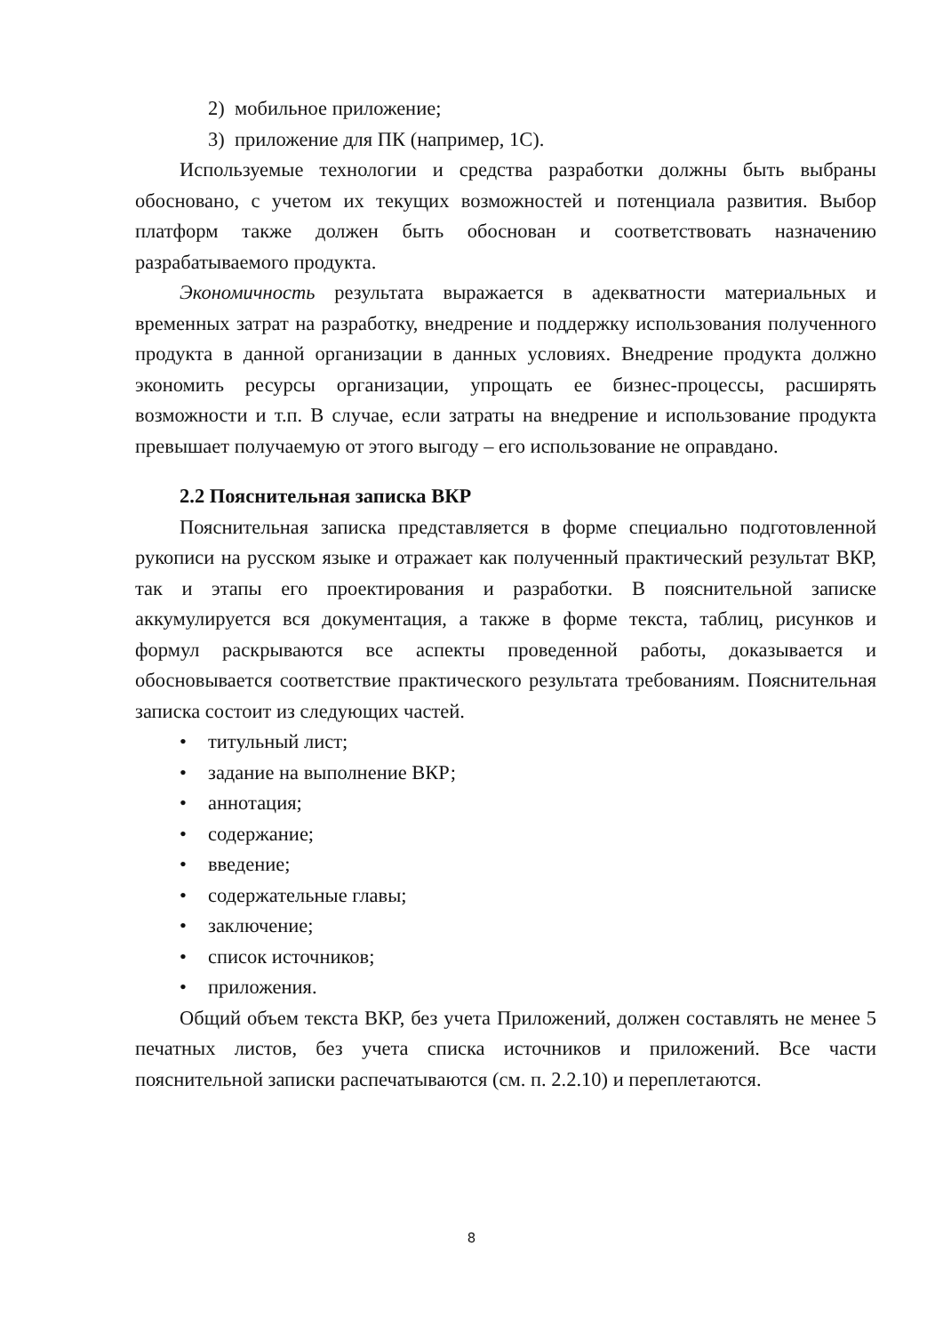2) мобильное приложение;
3) приложение для ПК (например, 1С).
Используемые технологии и средства разработки должны быть выбраны обосновано, с учетом их текущих возможностей и потенциала развития. Выбор платформ также должен быть обоснован и соответствовать назначению разрабатываемого продукта.
Экономичность результата выражается в адекватности материальных и временных затрат на разработку, внедрение и поддержку использования полученного продукта в данной организации в данных условиях. Внедрение продукта должно экономить ресурсы организации, упрощать ее бизнес-процессы, расширять возможности и т.п. В случае, если затраты на внедрение и использование продукта превышает получаемую от этого выгоду – его использование не оправдано.
2.2 Пояснительная записка ВКР
Пояснительная записка представляется в форме специально подготовленной рукописи на русском языке и отражает как полученный практический результат ВКР, так и этапы его проектирования и разработки. В пояснительной записке аккумулируется вся документация, а также в форме текста, таблиц, рисунков и формул раскрываются все аспекты проведенной работы, доказывается и обосновывается соответствие практического результата требованиям. Пояснительная записка состоит из следующих частей.
• титульный лист;
• задание на выполнение ВКР;
• аннотация;
• содержание;
• введение;
• содержательные главы;
• заключение;
• список источников;
• приложения.
Общий объем текста ВКР, без учета Приложений, должен составлять не менее 5 печатных листов, без учета списка источников и приложений. Все части пояснительной записки распечатываются (см. п. 2.2.10) и переплетаются.
8